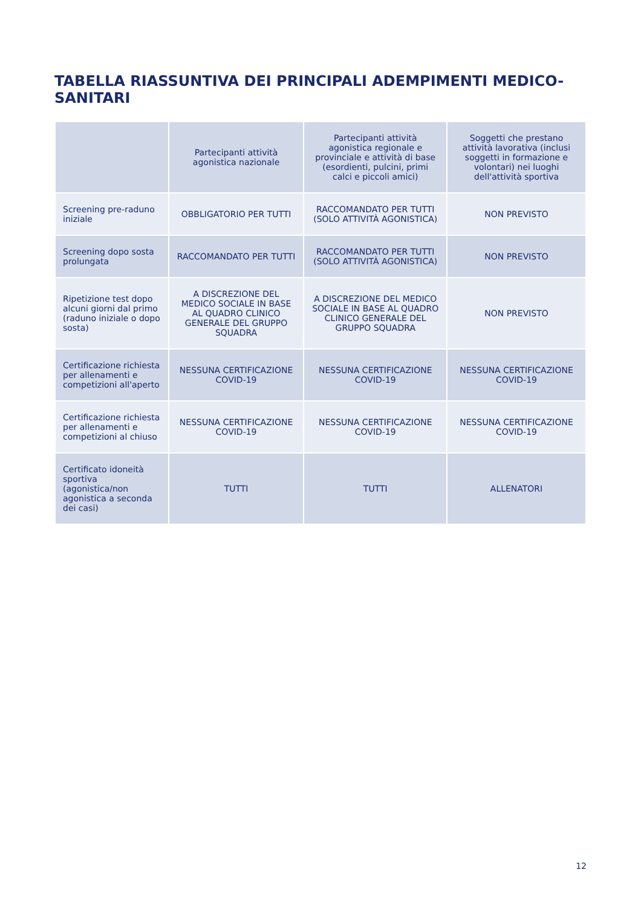TABELLA RIASSUNTIVA DEI PRINCIPALI ADEMPIMENTI MEDICO-SANITARI
| | Partecipanti attività agonistica nazionale | Partecipanti attività agonistica regionale e provinciale e attività di base (esordienti, pulcini, primi calci e piccoli amici) | Soggetti che prestano attività lavorativa (inclusi soggetti in formazione e volontari) nei luoghi dell'attività sportiva |
| --- | --- | --- | --- |
| Screening pre-raduno iniziale | OBBLIGATORIO PER TUTTI | RACCOMANDATO PER TUTTI (SOLO ATTIVITÀ AGONISTICA) | NON PREVISTO |
| Screening dopo sosta prolungata | RACCOMANDATO PER TUTTI | RACCOMANDATO PER TUTTI (SOLO ATTIVITÀ AGONISTICA) | NON PREVISTO |
| Ripetizione test dopo alcuni giorni dal primo (raduno iniziale o dopo sosta) | A DISCREZIONE DEL MEDICO SOCIALE IN BASE AL QUADRO CLINICO GENERALE DEL GRUPPO SQUADRA | A DISCREZIONE DEL MEDICO SOCIALE IN BASE AL QUADRO CLINICO GENERALE DEL GRUPPO SQUADRA | NON PREVISTO |
| Certificazione richiesta per allenamenti e competizioni all'aperto | NESSUNA CERTIFICAZIONE COVID-19 | NESSUNA CERTIFICAZIONE COVID-19 | NESSUNA CERTIFICAZIONE COVID-19 |
| Certificazione richiesta per allenamenti e competizioni al chiuso | NESSUNA CERTIFICAZIONE COVID-19 | NESSUNA CERTIFICAZIONE COVID-19 | NESSUNA CERTIFICAZIONE COVID-19 |
| Certificato idoneità sportiva (agonistica/non agonistica a seconda dei casi) | TUTTI | TUTTI | ALLENATORI |
12